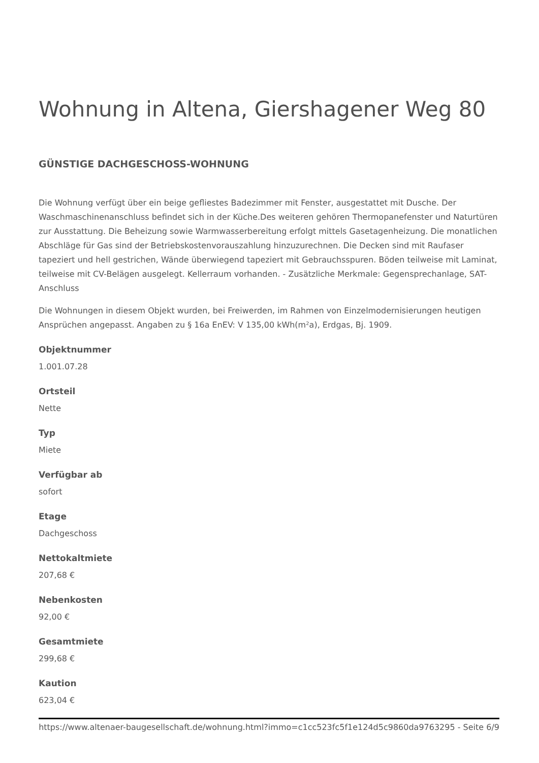Wohnung in Altena, Giershagener Weg 80
GÜNSTIGE DACHGESCHOSS-WOHNUNG
Die Wohnung verfügt über ein beige gefliestes Badezimmer mit Fenster, ausgestattet mit Dusche. Der Waschmaschinenanschluss befindet sich in der Küche.Des weiteren gehören Thermopanefenster und Naturtüren zur Ausstattung. Die Beheizung sowie Warmwasserbereitung erfolgt mittels Gasetagenheizung. Die monatlichen Abschläge für Gas sind der Betriebskostenvorauszahlung hinzuzurechnen. Die Decken sind mit Raufaser tapeziert und hell gestrichen, Wände überwiegend tapeziert mit Gebrauchsspuren. Böden teilweise mit Laminat, teilweise mit CV-Belägen ausgelegt. Kellerraum vorhanden. - Zusätzliche Merkmale: Gegensprechanlage, SAT-Anschluss
Die Wohnungen in diesem Objekt wurden, bei Freiwerden, im Rahmen von Einzelmodernisierungen heutigen Ansprüchen angepasst. Angaben zu § 16a EnEV: V 135,00 kWh(m²a), Erdgas, Bj. 1909.
Objektnummer
1.001.07.28
Ortsteil
Nette
Typ
Miete
Verfügbar ab
sofort
Etage
Dachgeschoss
Nettokaltmiete
207,68 €
Nebenkosten
92,00 €
Gesamtmiete
299,68 €
Kaution
623,04 €
https://www.altenaer-baugesellschaft.de/wohnung.html?immo=c1cc523fc5f1e124d5c9860da9763295 - Seite 6/9